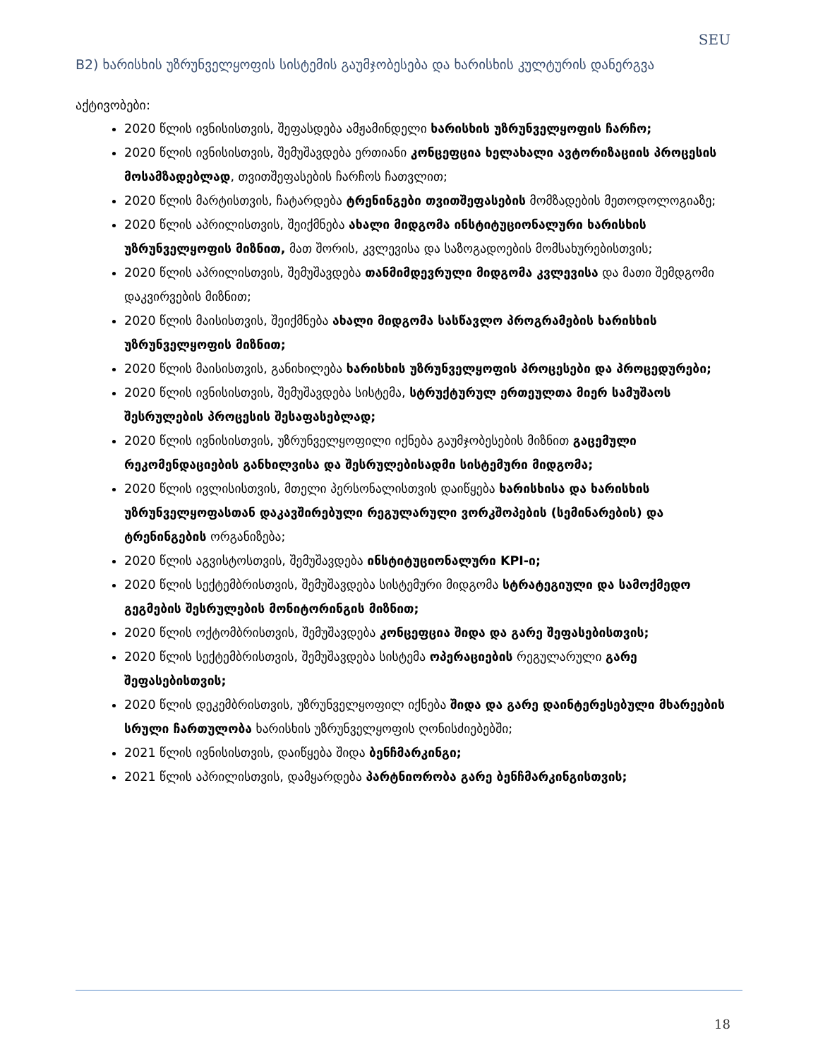SEU
B2) ხარისხის უზრუნველყოფის სისტემის გაუმჯობესება და ხარისხის კულტურის დანერგვა
აქტივობები:
2020 წლის ივნისისთვის, შეფასდება ამჟამინდელი ხარისხის უზრუნველყოფის ჩარჩო;
2020 წლის ივნისისთვის, შემუშავდება ერთიანი კონცეფცია ხელახალი ავტორიზაციის პროცესის მოსამზადებლად, თვითშეფასების ჩარჩოს ჩათვლით;
2020 წლის მარტისთვის, ჩატარდება ტრენინგები თვითშეფასების მომზადების მეთოდოლოგიაზე;
2020 წლის აპრილისთვის, შეიქმნება ახალი მიდგომა ინსტიტუციონალური ხარისხის უზრუნველყოფის მიზნით, მათ შორის, კვლევისა და საზოგადოების მომსახურებისთვის;
2020 წლის აპრილისთვის, შემუშავდება თანმიმდევრული მიდგომა კვლევისა და მათი შემდგომი დაკვირვების მიზნით;
2020 წლის მაისისთვის, შეიქმნება ახალი მიდგომა სასწავლო პროგრამების ხარისხის უზრუნველყოფის მიზნით;
2020 წლის მაისისთვის, განიხილება ხარისხის უზრუნველყოფის პროცესები და პროცედურები;
2020 წლის ივნისისთვის, შემუშავდება სისტემა, სტრუქტურულ ერთეულთა მიერ სამუშაოს შესრულების პროცესის შესაფასებლად;
2020 წლის ივნისისთვის, უზრუნველყოფილი იქნება გაუმჯობესების მიზნით გაცემული რეკომენდაციების განხილვისა და შესრულებისადმი სისტემური მიდგომა;
2020 წლის ივლისისთვის, მთელი პერსონალისთვის დაიწყება ხარისხისა და ხარისხის უზრუნველყოფასთან დაკავშირებული რეგულარული ვორკშოპების (სემინარების) და ტრენინგების ორგანიზება;
2020 წლის აგვისტოსთვის, შემუშავდება ინსტიტუციონალური KPI-ი;
2020 წლის სექტემბრისთვის, შემუშავდება სისტემური მიდგომა სტრატეგიული და სამოქმედო გეგმების შესრულების მონიტორინგის მიზნით;
2020 წლის ოქტომბრისთვის, შემუშავდება კონცეფცია შიდა და გარე შეფასებისთვის;
2020 წლის სექტემბრისთვის, შემუშავდება სისტემა ოპერაციების რეგულარული გარე შეფასებისთვის;
2020 წლის დეკემბრისთვის, უზრუნველყოფილ იქნება შიდა და გარე დაინტერესებული მხარეების სრული ჩართულობა ხარისხის უზრუნველყოფის ღონისძიებებში;
2021 წლის ივნისისთვის, დაიწყება შიდა ბენჩმარკინგი;
2021 წლის აპრილისთვის, დამყარდება პარტნიორობა გარე ბენჩმარკინგისთვის;
18